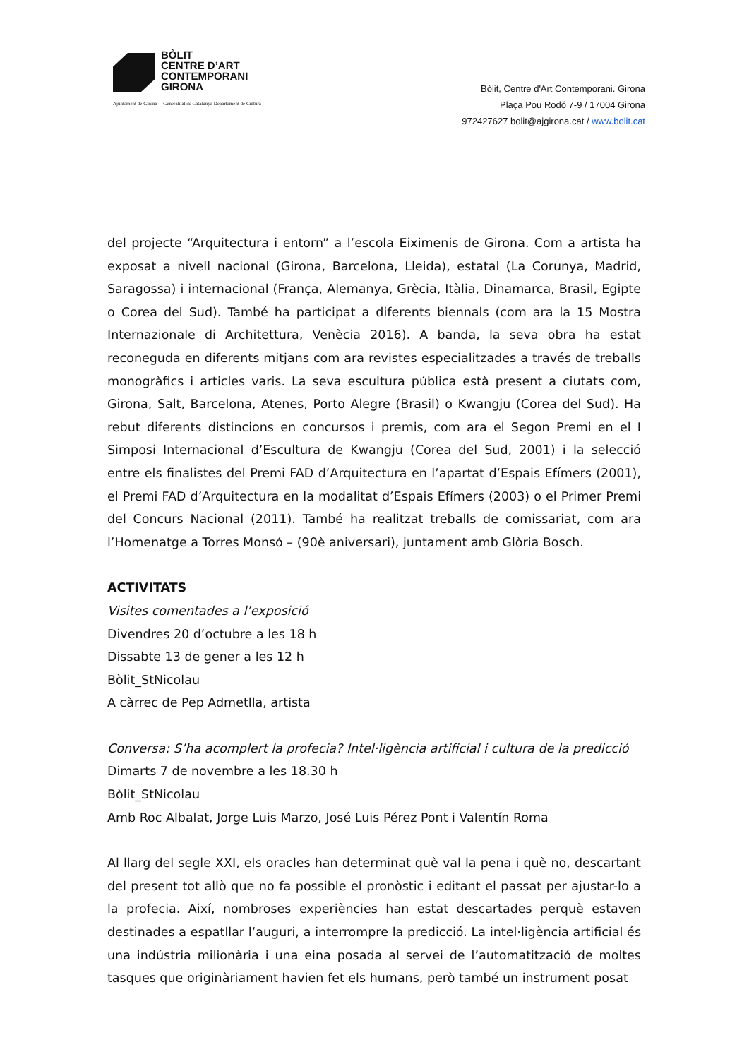BÒLIT
CENTRE D’ART
CONTEMPORANI
GIRONA
Ajuntament de Girona Generalitat de Catalunya Departament de Cultura
Bòlit, Centre d'Art Contemporani. Girona
Plaça Pou Rodó 7-9 / 17004 Girona
972427627 bolit@ajgirona.cat / www.bolit.cat
del projecte “Arquitectura i entorn” a l’escola Eiximenis de Girona. Com a artista ha exposat a nivell nacional (Girona, Barcelona, Lleida), estatal (La Corunya, Madrid, Saragossa) i internacional (França, Alemanya, Grècia, Itàlia, Dinamarca, Brasil, Egipte o Corea del Sud). També ha participat a diferents biennals (com ara la 15 Mostra Internazionale di Architettura, Venècia 2016). A banda, la seva obra ha estat reconeguda en diferents mitjans com ara revistes especialitzades a través de treballs monogràfics i articles varis. La seva escultura pública està present a ciutats com, Girona, Salt, Barcelona, Atenes, Porto Alegre (Brasil) o Kwangju (Corea del Sud). Ha rebut diferents distincions en concursos i premis, com ara el Segon Premi en el I Simposi Internacional d’Escultura de Kwangju (Corea del Sud, 2001) i la selecció entre els finalistes del Premi FAD d’Arquitectura en l’apartat d’Espais Efímers (2001), el Premi FAD d’Arquitectura en la modalitat d’Espais Efímers (2003) o el Primer Premi del Concurs Nacional (2011). També ha realitzat treballs de comissariat, com ara l’Homenatge a Torres Monsó – (90è aniversari), juntament amb Glòria Bosch.
ACTIVITATS
Visites comentades a l’exposició
Divendres 20 d’octubre a les 18 h
Dissabte 13 de gener a les 12 h
Bòlit_StNicolau
A càrrec de Pep Admetlla, artista
Conversa: S’ha acomplert la profecia? Intel·ligència artificial i cultura de la predicció
Dimarts 7 de novembre a les 18.30 h
Bòlit_StNicolau
Amb Roc Albalat, Jorge Luis Marzo, José Luis Pérez Pont i Valentín Roma
Al llarg del segle XXI, els oracles han determinat què val la pena i què no, descartant del present tot allò que no fa possible el pronòstic i editant el passat per ajustar-lo a la profecia. Així, nombroses experiències han estat descartades perquè estaven destinades a espatllar l’auguri, a interrompre la predicció. La intel·ligència artificial és una indústria milionària i una eina posada al servei de l’automatització de moltes tasques que originàriament havien fet els humans, però també un instrument posat